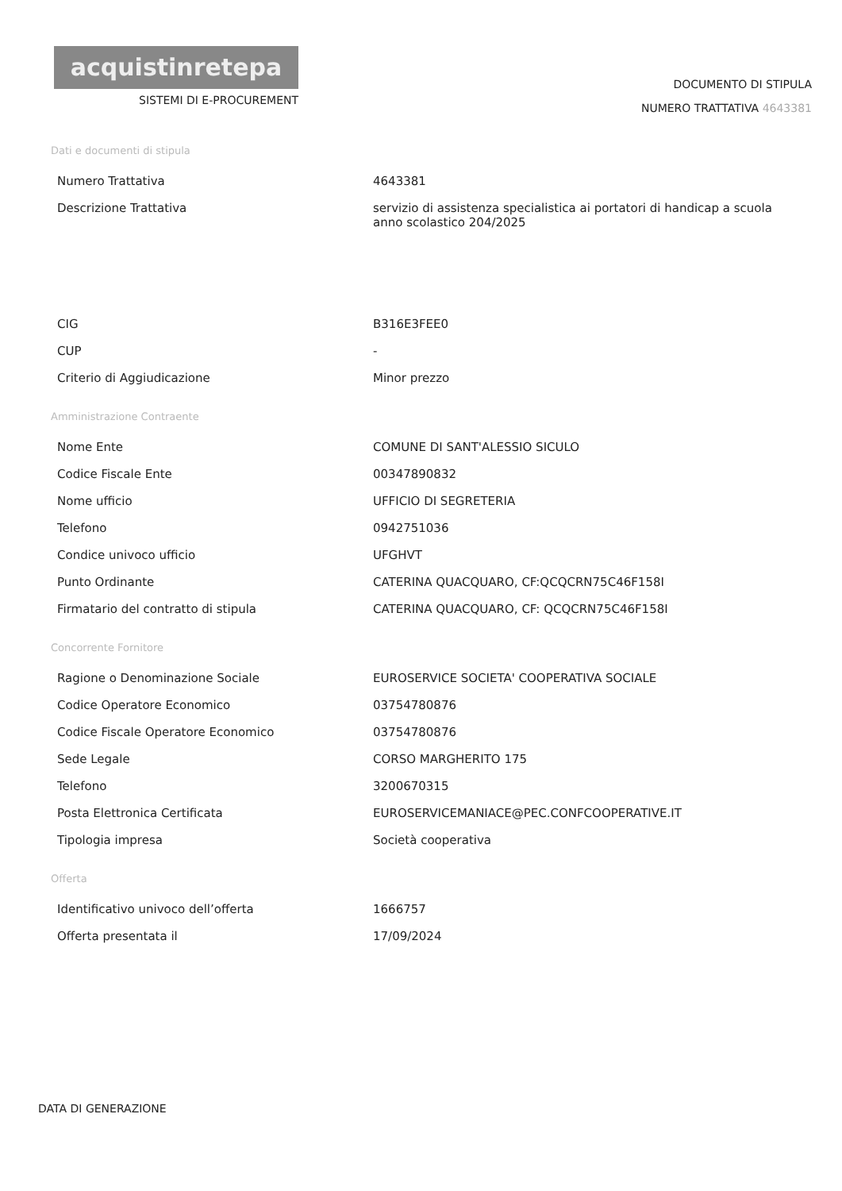acquistinretepa
SISTEMI DI E-PROCUREMENT
DOCUMENTO DI STIPULA
NUMERO TRATTATIVA 4643381
Dati e documenti di stipula
| Numero Trattativa | 4643381 |
| Descrizione Trattativa | servizio di assistenza specialistica ai portatori di handicap a scuola anno scolastico 204/2025 |
| CIG | B316E3FEE0 |
| CUP | - |
| Criterio di Aggiudicazione | Minor prezzo |
Amministrazione Contraente
| Nome Ente | COMUNE DI SANT'ALESSIO SICULO |
| Codice Fiscale Ente | 00347890832 |
| Nome ufficio | UFFICIO DI SEGRETERIA |
| Telefono | 0942751036 |
| Condice univoco ufficio | UFGHVT |
| Punto Ordinante | CATERINA QUACQUARO, CF:QCQCRN75C46F158I |
| Firmatario del contratto di stipula | CATERINA QUACQUARO, CF: QCQCRN75C46F158I |
Concorrente Fornitore
| Ragione o Denominazione Sociale | EUROSERVICE SOCIETA' COOPERATIVA SOCIALE |
| Codice Operatore Economico | 03754780876 |
| Codice Fiscale Operatore Economico | 03754780876 |
| Sede Legale | CORSO MARGHERITO 175 |
| Telefono | 3200670315 |
| Posta Elettronica Certificata | EUROSERVICEMANIACE@PEC.CONFCOOPERATIVE.IT |
| Tipologia impresa | Società cooperativa |
Offerta
| Identificativo univoco dell’offerta | 1666757 |
| Offerta presentata il | 17/09/2024 |
DATA DI GENERAZIONE